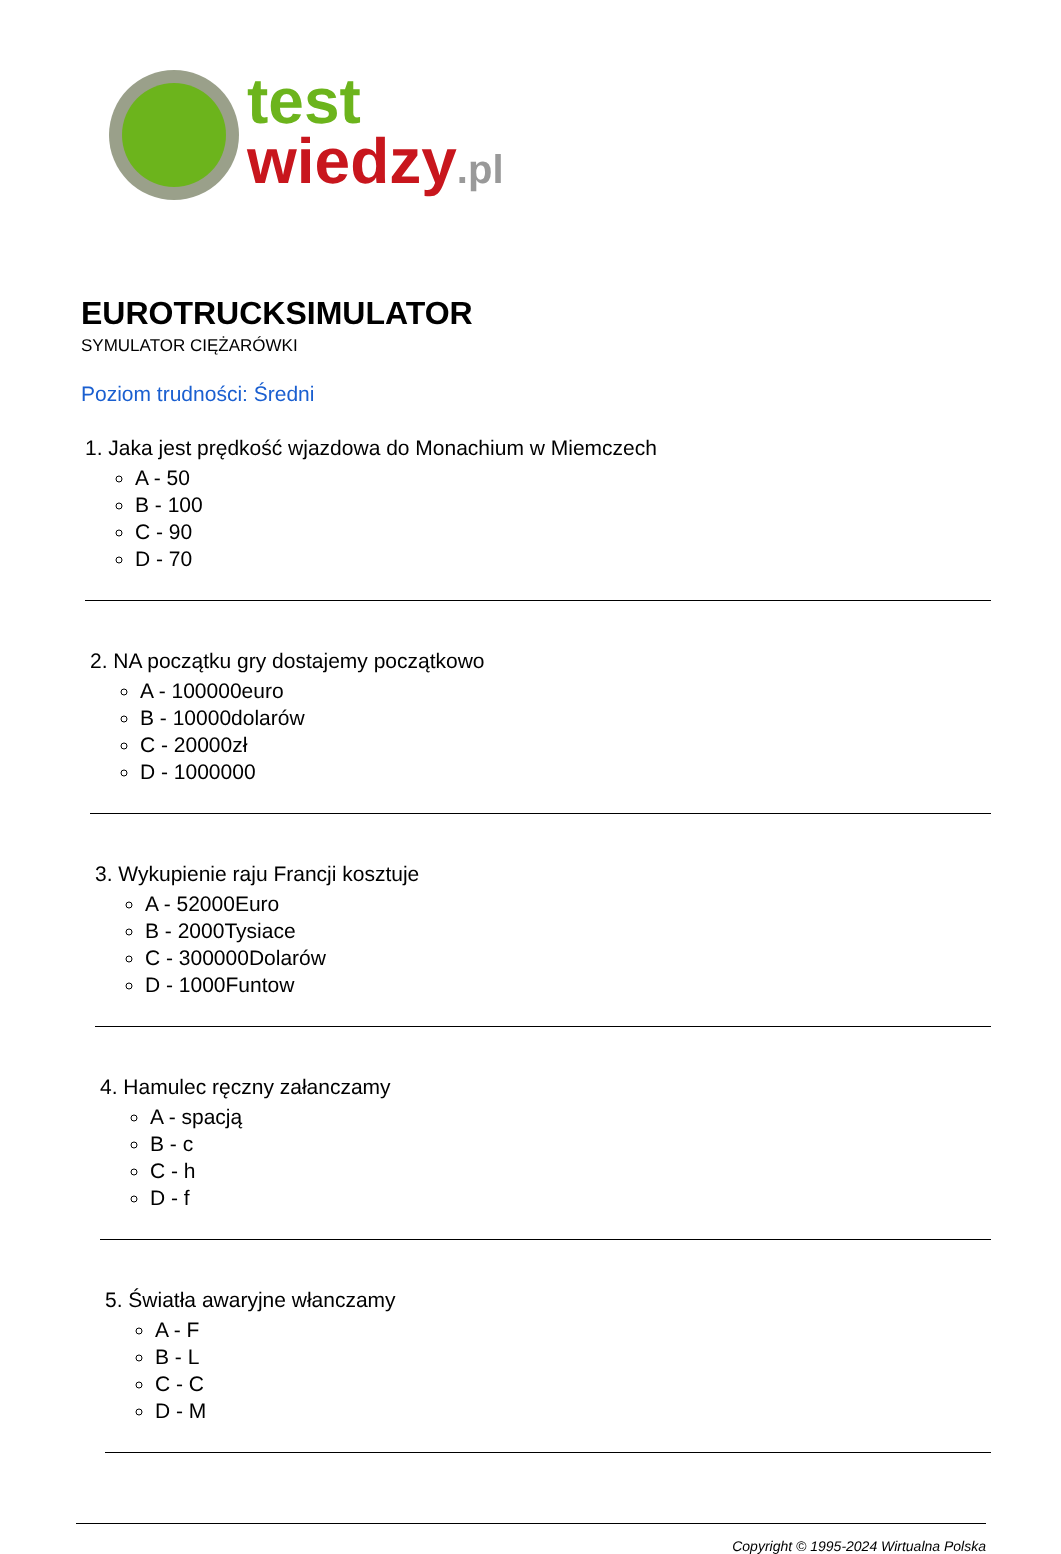test
wiedzy.pl
EUROTRUCKSIMULATOR
SYMULATOR CIĘŻARÓWKI
Poziom trudności: Średni
1. Jaka jest prędkość wjazdowa do Monachium w Miemczech
A - 50
B - 100
C - 90
D - 70
2. NA początku gry dostajemy początkowo
A - 100000euro
B - 10000dolarów
C - 20000zł
D - 1000000
3. Wykupienie raju Francji kosztuje
A - 52000Euro
B - 2000Tysiace
C - 300000Dolarów
D - 1000Funtow
4. Hamulec ręczny załanczamy
A - spacją
B - c
C - h
D - f
5. Światła awaryjne włanczamy
A - F
B - L
C - C
D - M
Copyright © 1995-2024 Wirtualna Polska